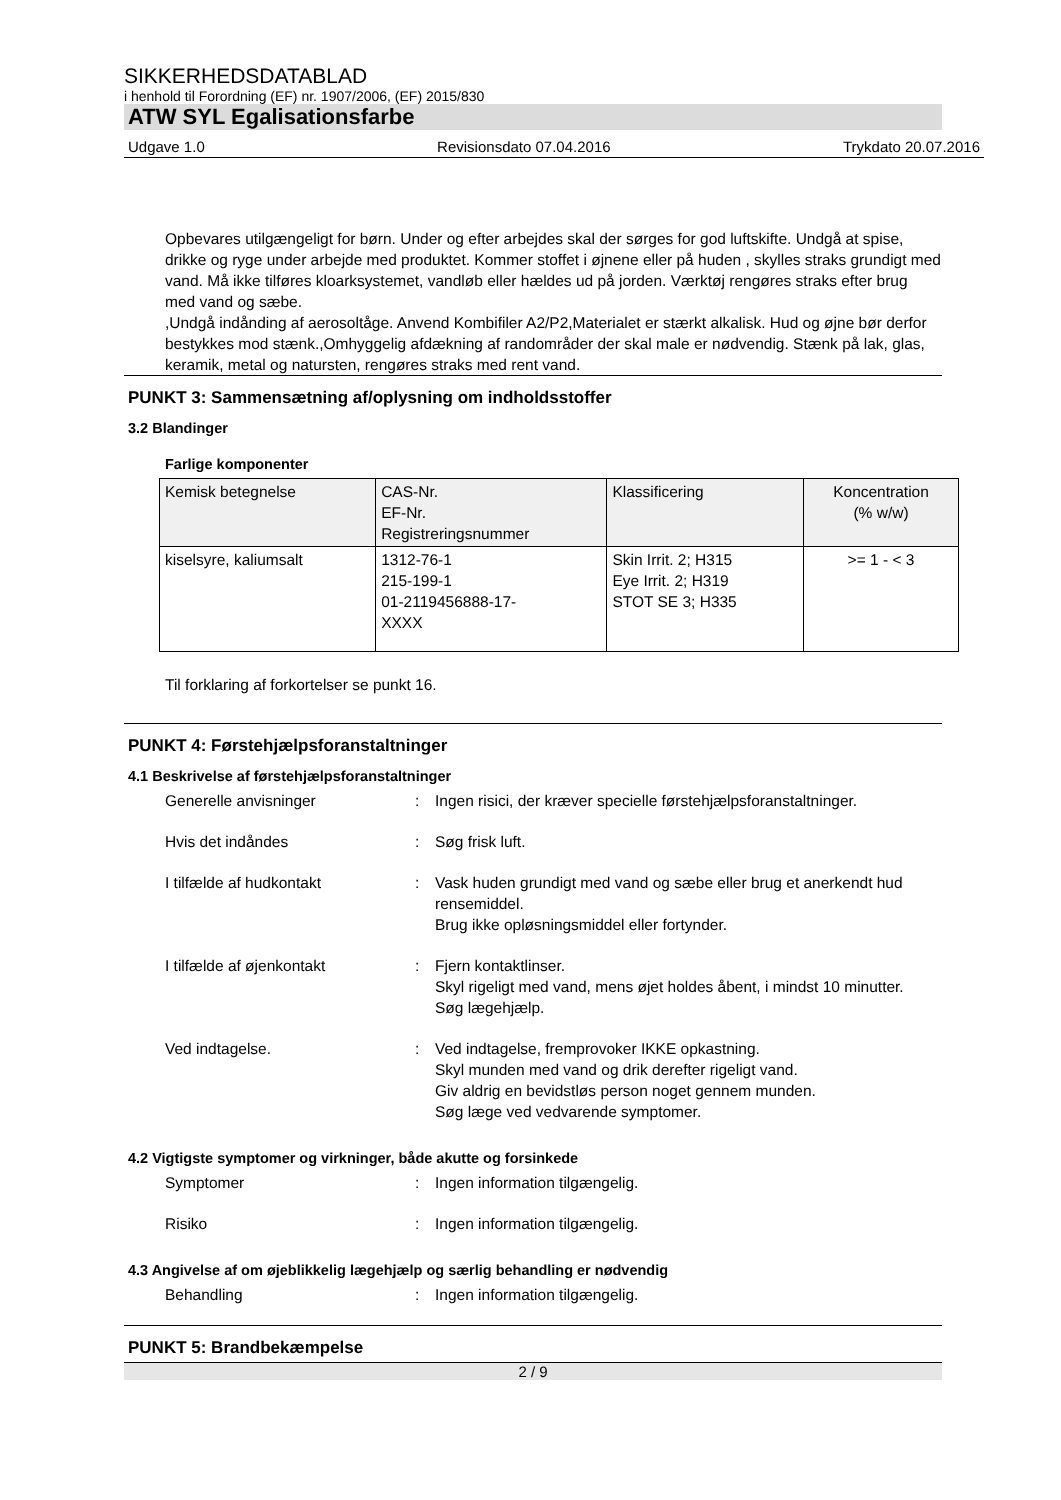SIKKERHEDSDATABLAD
i henhold til Forordning (EF) nr. 1907/2006, (EF) 2015/830
ATW SYL Egalisationsfarbe
Udgave 1.0 Revisionsdato 07.04.2016 Trykdato 20.07.2016
Opbevares utilgængeligt for børn. Under og efter arbejdes skal der sørges for god luftskifte. Undgå at spise, drikke og ryge under arbejde med produktet. Kommer stoffet i øjnene eller på huden , skylles straks grundigt med vand. Må ikke tilføres kloarksystemet, vandløb eller hældes ud på jorden. Værktøj rengøres straks efter brug med vand og sæbe.
,Undgå indånding af aerosoltåge. Anvend Kombifiler A2/P2,Materialet er stærkt alkalisk. Hud og øjne bør derfor bestykkes mod stænk.,Omhyggelig afdækning af randområder der skal male er nødvendig. Stænk på lak, glas, keramik, metal og natursten, rengøres straks med rent vand.
PUNKT 3: Sammensætning af/oplysning om indholdsstoffer
3.2 Blandinger
Farlige komponenter
| Kemisk betegnelse | CAS-Nr. EF-Nr. Registreringsnummer | Klassificering | Koncentration (% w/w) |
| --- | --- | --- | --- |
| kiselsyre, kaliumsalt | 1312-76-1 215-199-1 01-2119456888-17- XXXX | Skin Irrit. 2; H315 Eye Irrit. 2; H319 STOT SE 3; H335 | >= 1 - < 3 |
Til forklaring af forkortelser se punkt 16.
PUNKT 4: Førstehjælpsforanstaltninger
4.1 Beskrivelse af førstehjælpsforanstaltninger
Generelle anvisninger
:
Ingen risici, der kræver specielle førstehjælpsforanstaltninger.
Hvis det indåndes
:
Søg frisk luft.
I tilfælde af hudkontakt
:
Vask huden grundigt med vand og sæbe eller brug et anerkendt hud rensemiddel.
Brug ikke opløsningsmiddel eller fortynder.
I tilfælde af øjenkontakt
:
Fjern kontaktlinser.
Skyl rigeligt med vand, mens øjet holdes åbent, i mindst 10 minutter.
Søg lægehjælp.
Ved indtagelse.
:
Ved indtagelse, fremprovoker IKKE opkastning.
Skyl munden med vand og drik derefter rigeligt vand.
Giv aldrig en bevidstløs person noget gennem munden.
Søg læge ved vedvarende symptomer.
4.2 Vigtigste symptomer og virkninger, både akutte og forsinkede
Symptomer
:
Ingen information tilgængelig.
Risiko
:
Ingen information tilgængelig.
4.3 Angivelse af om øjeblikkelig lægehjælp og særlig behandling er nødvendig
Behandling
:
Ingen information tilgængelig.
PUNKT 5: Brandbekæmpelse
2 / 9